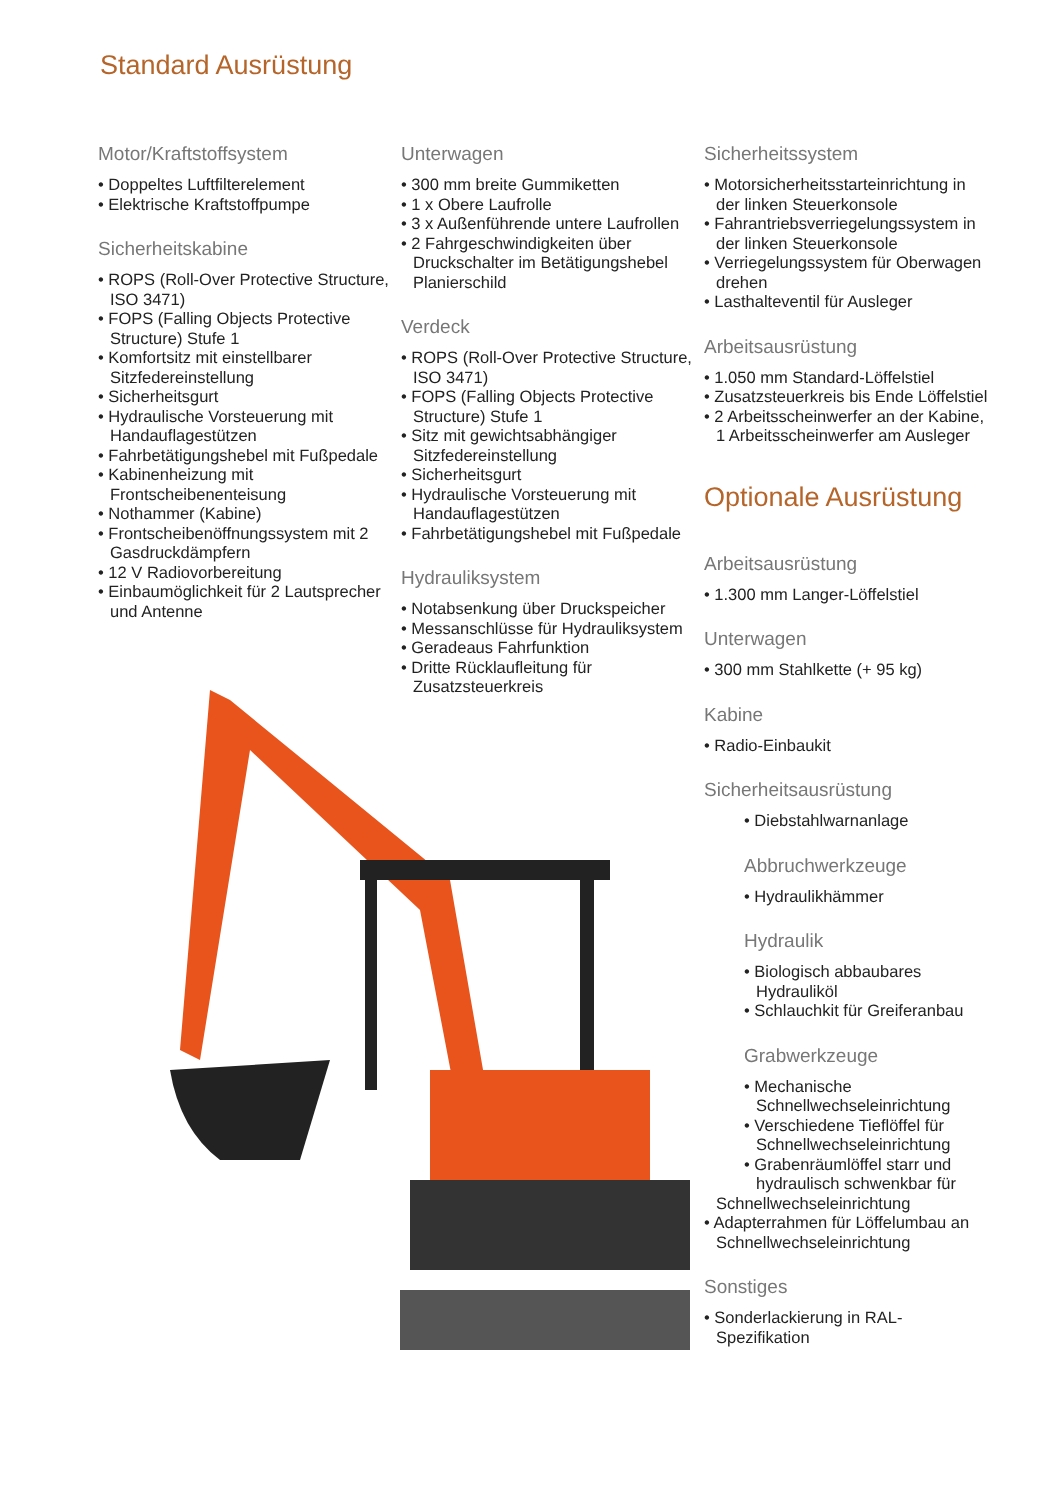Standard Ausrüstung
Motor/Kraftstoffsystem
• Doppeltes Luftfilterelement
• Elektrische Kraftstoffpumpe
Sicherheitskabine
• ROPS (Roll-Over Protective Structure, ISO 3471)
• FOPS (Falling Objects Protective Structure) Stufe 1
• Komfortsitz mit einstellbarer Sitzfedereinstellung
• Sicherheitsgurt
• Hydraulische Vorsteuerung mit Handauflagestützen
• Fahrbetätigungshebel mit Fußpedale
• Kabinenheizung mit Frontscheibenenteisung
• Nothammer (Kabine)
• Frontscheibenöffnungssystem mit 2 Gasdruckdämpfern
• 12 V Radiovorbereitung
• Einbaumöglichkeit für 2 Lautsprecher und Antenne
Unterwagen
• 300 mm breite Gummiketten
• 1 x Obere Laufrolle
• 3 x Außenführende untere Laufrollen
• 2 Fahrgeschwindigkeiten über Druckschalter im Betätigungshebel Planierschild
Verdeck
• ROPS (Roll-Over Protective Structure, ISO 3471)
• FOPS (Falling Objects Protective Structure) Stufe 1
• Sitz mit gewichtsabhängiger Sitzfedereinstellung
• Sicherheitsgurt
• Hydraulische Vorsteuerung mit Handauflagestützen
• Fahrbetätigungshebel mit Fußpedale
Hydrauliksystem
• Notabsenkung über Druckspeicher
• Messanschlüsse für Hydrauliksystem
• Geradeaus Fahrfunktion
• Dritte Rücklaufleitung für Zusatzsteuerkreis
Sicherheitssystem
• Motorsicherheitsstarteinrichtung in der linken Steuerkonsole
• Fahrantriebsverriegelungssystem in der linken Steuerkonsole
• Verriegelungssystem für Oberwagen drehen
• Lasthalteventil für Ausleger
Arbeitsausrüstung
• 1.050 mm Standard-Löffelstiel
• Zusatzsteuerkreis bis Ende Löffelstiel
• 2 Arbeitsscheinwerfer an der Kabine, 1 Arbeitsscheinwerfer am Ausleger
Optionale Ausrüstung
Arbeitsausrüstung
• 1.300 mm Langer-Löffelstiel
Unterwagen
• 300 mm Stahlkette (+ 95 kg)
Kabine
• Radio-Einbaukit
Sicherheitsausrüstung
• Diebstahlwarnanlage
Abbruchwerkzeuge
• Hydraulikhämmer
Hydraulik
• Biologisch abbaubares Hydrauliköl
• Schlauchkit für Greiferanbau
Grabwerkzeuge
• Mechanische Schnellwechseleinrichtung
• Verschiedene Tieflöffel für Schnellwechseleinrichtung
• Grabenräumlöffel starr und hydraulisch schwenkbar für
Schnellwechseleinrichtung
• Adapterrahmen für Löffelumbau an Schnellwechseleinrichtung
Sonstiges
• Sonderlackierung in RAL-Spezifikation